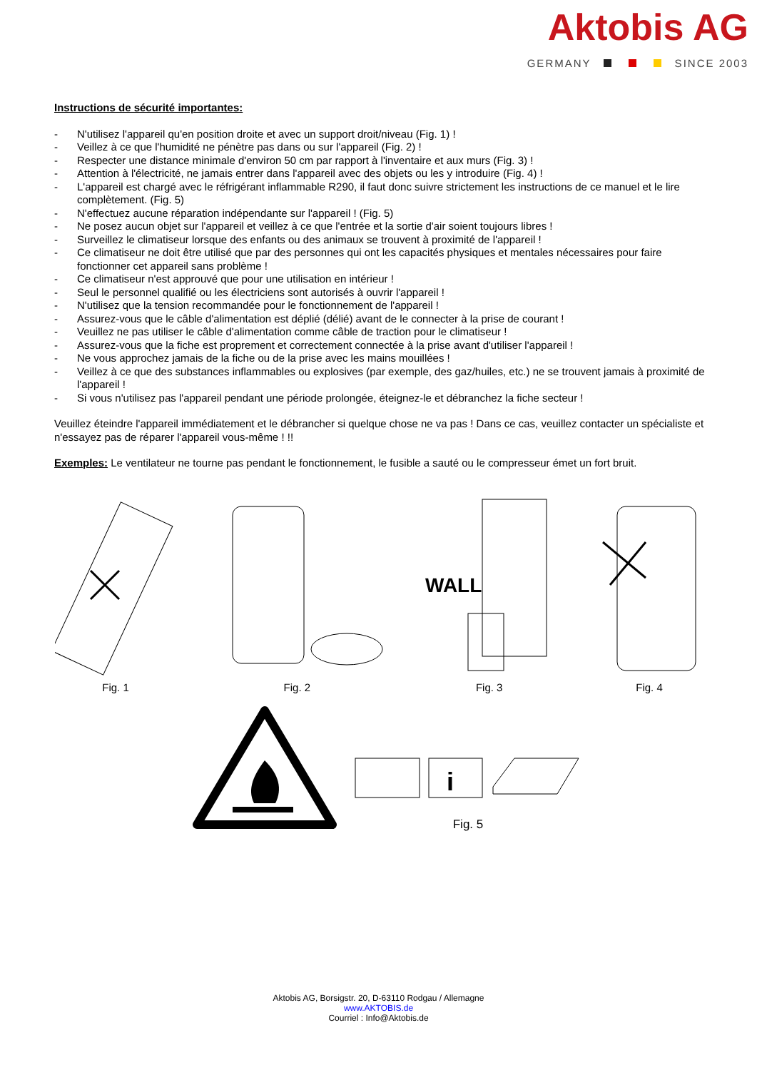Aktobis AG
GERMANY SINCE 2003
Instructions de sécurité importantes:
- N'utilisez l'appareil qu'en position droite et avec un support droit/niveau (Fig. 1) !
- Veillez à ce que l'humidité ne pénètre pas dans ou sur l'appareil (Fig. 2) !
- Respecter une distance minimale d'environ 50 cm par rapport à l'inventaire et aux murs (Fig. 3) !
- Attention à l'électricité, ne jamais entrer dans l'appareil avec des objets ou les y introduire (Fig. 4) !
- L'appareil est chargé avec le réfrigérant inflammable R290, il faut donc suivre strictement les instructions de ce manuel et le lire complètement. (Fig. 5)
- N'effectuez aucune réparation indépendante sur l'appareil ! (Fig. 5)
- Ne posez aucun objet sur l'appareil et veillez à ce que l'entrée et la sortie d'air soient toujours libres !
- Surveillez le climatiseur lorsque des enfants ou des animaux se trouvent à proximité de l'appareil !
- Ce climatiseur ne doit être utilisé que par des personnes qui ont les capacités physiques et mentales nécessaires pour faire fonctionner cet appareil sans problème !
- Ce climatiseur n'est approuvé que pour une utilisation en intérieur !
- Seul le personnel qualifié ou les électriciens sont autorisés à ouvrir l'appareil !
- N'utilisez que la tension recommandée pour le fonctionnement de l'appareil !
- Assurez-vous que le câble d'alimentation est déplié (délié) avant de le connecter à la prise de courant !
- Veuillez ne pas utiliser le câble d'alimentation comme câble de traction pour le climatiseur !
- Assurez-vous que la fiche est proprement et correctement connectée à la prise avant d'utiliser l'appareil !
- Ne vous approchez jamais de la fiche ou de la prise avec les mains mouillées !
- Veillez à ce que des substances inflammables ou explosives (par exemple, des gaz/huiles, etc.) ne se trouvent jamais à proximité de l'appareil !
- Si vous n'utilisez pas l'appareil pendant une période prolongée, éteignez-le et débranchez la fiche secteur !
Veuillez éteindre l'appareil immédiatement et le débrancher si quelque chose ne va pas ! Dans ce cas, veuillez contacter un spécialiste et n'essayez pas de réparer l'appareil vous-même ! !!
Exemples: Le ventilateur ne tourne pas pendant le fonctionnement, le fusible a sauté ou le compresseur émet un fort bruit.
Fig. 1 Fig. 2
WALL
Fig. 3
Fig. 4
i
Fig. 5
Aktobis AG, Borsigstr. 20, D-63110 Rodgau / Allemagne
www.AKTOBIS.de
Courriel : Info@Aktobis.de